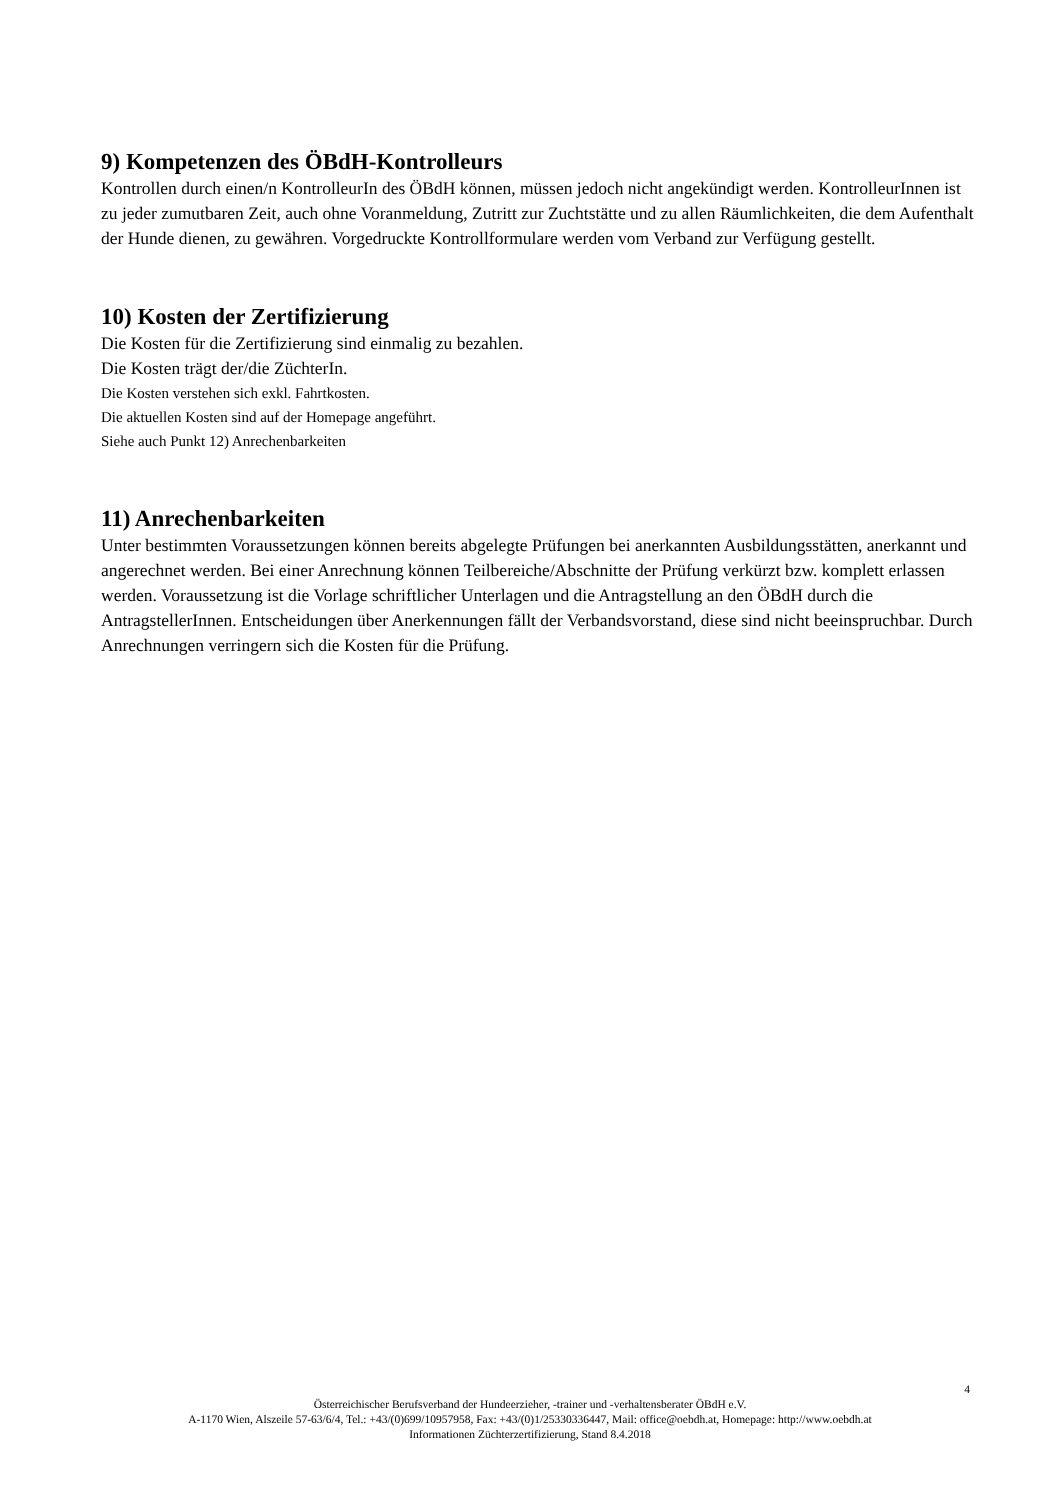9) Kompetenzen des ÖBdH-Kontrolleurs
Kontrollen durch einen/n KontrolleurIn des ÖBdH können, müssen jedoch nicht angekündigt werden. KontrolleurInnen ist zu jeder zumutbaren Zeit, auch ohne Voranmeldung, Zutritt zur Zuchtstätte und zu allen Räumlichkeiten, die dem Aufenthalt der Hunde dienen, zu gewähren. Vorgedruckte Kontrollformulare werden vom Verband zur Verfügung gestellt.
10) Kosten der Zertifizierung
Die Kosten für die Zertifizierung sind einmalig zu bezahlen.
Die Kosten trägt der/die ZüchterIn.
Die Kosten verstehen sich exkl. Fahrtkosten.
Die aktuellen Kosten sind auf der Homepage angeführt.
Siehe auch Punkt 12) Anrechenbarkeiten
11) Anrechenbarkeiten
Unter bestimmten Voraussetzungen können bereits abgelegte Prüfungen bei anerkannten Ausbildungsstätten, anerkannt und angerechnet werden. Bei einer Anrechnung können Teilbereiche/Abschnitte der Prüfung verkürzt bzw. komplett erlassen werden. Voraussetzung ist die Vorlage schriftlicher Unterlagen und die Antragstellung an den ÖBdH durch die AntragstellerInnen. Entscheidungen über Anerkennungen fällt der Verbandsvorstand, diese sind nicht beeinspruchbar. Durch Anrechnungen verringern sich die Kosten für die Prüfung.
4
Österreichischer Berufsverband der Hundeerzieher, -trainer und -verhaltensberater ÖBdH e.V.
A-1170 Wien, Alszeile 57-63/6/4, Tel.: +43/(0)699/10957958, Fax: +43/(0)1/25330336447, Mail: office@oebdh.at, Homepage: http://www.oebdh.at
Informationen Züchterzertifizierung, Stand 8.4.2018